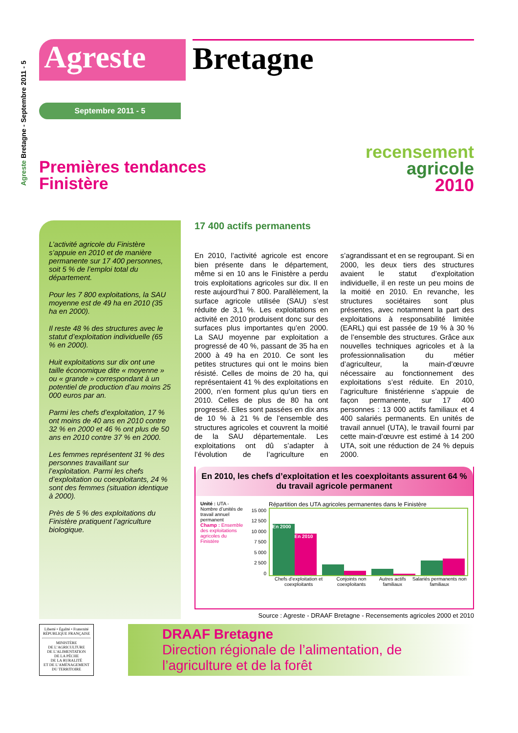Agreste Bretagne - Septembre 2011 - 5
Agreste Bretagne
Septembre 2011 - 5
Premières tendances
Finistère
recensement
agricole
2010
L’activité agricole du Finistère s’appuie en 2010 et de manière permanente sur 17 400 personnes, soit 5 % de l’emploi total du département.
Pour les 7 800 exploitations, la SAU moyenne est de 49 ha en 2010 (35 ha en 2000).
Il reste 48 % des structures avec le statut d’exploitation individuelle (65 % en 2000).
Huit exploitations sur dix ont une taille économique dite « moyenne » ou « grande » correspondant à un potentiel de production d’au moins 25 000 euros par an.
Parmi les chefs d’exploitation, 17 % ont moins de 40 ans en 2010 contre 32 % en 2000 et 46 % ont plus de 50 ans en 2010 contre 37 % en 2000.
Les femmes représentent 31 % des personnes travaillant sur l’exploitation. Parmi les chefs d’exploitation ou coexploitants, 24 % sont des femmes (situation identique à 2000).
Près de 5 % des exploitations du Finistère pratiquent l’agriculture biologique.
17 400 actifs permanents
En 2010, l’activité agricole est encore bien présente dans le département, même si en 10 ans le Finistère a perdu trois exploitations agricoles sur dix. Il en reste aujourd’hui 7 800. Parallèlement, la surface agricole utilisée (SAU) s’est réduite de 3,1 %. Les exploitations en activité en 2010 produisent donc sur des surfaces plus importantes qu’en 2000. La SAU moyenne par exploitation a progressé de 40 %, passant de 35 ha en 2000 à 49 ha en 2010. Ce sont les petites structures qui ont le moins bien résisté. Celles de moins de 20 ha, qui représentaient 41 % des exploitations en 2000, n’en forment plus qu’un tiers en 2010. Celles de plus de 80 ha ont progressé. Elles sont passées en dix ans de 10 % à 21 % de l’ensemble des structures agricoles et couvrent la moitié de la SAU départementale. Les exploitations ont dû s’adapter à l’évolution de l’agriculture en s’agrandissant et en se regroupant. Si en 2000, les deux tiers des structures avaient le statut d’exploitation individuelle, il en reste un peu moins de la moitié en 2010. En revanche, les structures sociétaires sont plus présentes, avec notamment la part des exploitations à responsabilité limitée (EARL) qui est passée de 19 % à 30 % de l’ensemble des structures. Grâce aux nouvelles techniques agricoles et à la professionnalisation du métier d’agriculteur, la main-d’œuvre nécessaire au fonctionnement des exploitations s’est réduite. En 2010, l’agriculture finistérienne s’appuie de façon permanente, sur 17 400 personnes : 13 000 actifs familiaux et 4 400 salariés permanents. En unités de travail annuel (UTA), le travail fourni par cette main-d’œuvre est estimé à 14 200 UTA, soit une réduction de 24 % depuis 2000.
En 2010, les chefs d’exploitation et les coexploitants assurent 64 % du travail agricole permanent
Unité : UTA - Nombre d’unités de travail annuel permanent
Champ : Ensemble des exploitations agricoles du Finistère
Répartition des UTA agricoles permanentes dans le Finistère
15 000
12 500
10 000
7 500
5 000
2 500
0
En 2000
En 2010
Chefs d’exploitation et coexploitants Conjoints non coexploitants Autres actifs familiaux Salariés permanents non familiaux
Source : Agreste - DRAAF Bretagne - Recensements agricoles 2000 et 2010
Liberté • Égalité • Fraternité
RÉPUBLIQUE FRANÇAISE
MINISTÈRE
DE L’AGRICULTURE
DE L’ALIMENTATION
DE LA PÊCHE
DE LA RURALITÉ
ET DE L’AMÉNAGEMENT
DU TERRITOIRE
DRAAF Bretagne
Direction régionale de l’alimentation, de l’agriculture et de la forêt